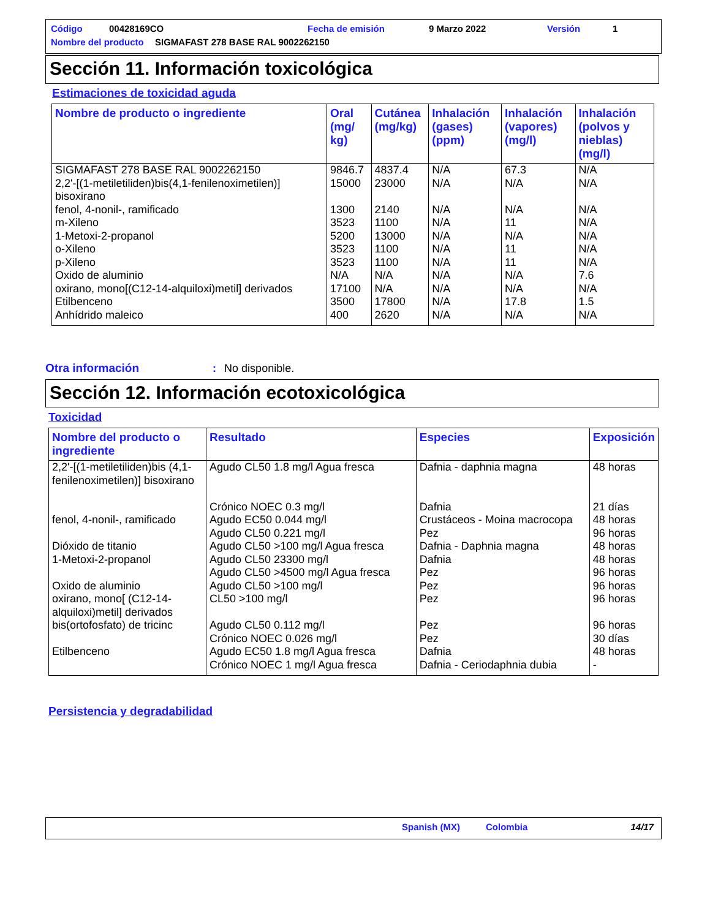Código 00428169CO Fecha de emisión 9 Marzo 2022 Versión 1
Nombre del producto
SIGMAFAST 278 BASE RAL 9002262150
Sección 11. Información toxicológica
Estimaciones de toxicidad aguda
| Nombre de producto o ingrediente | Oral (mg/ kg) | Cutánea (mg/kg) | Inhalación (gases) (ppm) | Inhalación (vapores) (mg/l) | Inhalación (polvos y nieblas) (mg/l) |
| --- | --- | --- | --- | --- | --- |
| SIGMAFAST 278 BASE RAL 9002262150 | 9846.7 | 4837.4 | N/A | 67.3 | N/A |
| 2,2'-[(1-metiletiliden)bis(4,1-fenilenoximetilen)] bisoxirano | 15000 | 23000 | N/A | N/A | N/A |
| fenol, 4-nonil-, ramificado | 1300 | 2140 | N/A | N/A | N/A |
| m-Xileno | 3523 | 1100 | N/A | 11 | N/A |
| 1-Metoxi-2-propanol | 5200 | 13000 | N/A | N/A | N/A |
| o-Xileno | 3523 | 1100 | N/A | 11 | N/A |
| p-Xileno | 3523 | 1100 | N/A | 11 | N/A |
| Oxido de aluminio | N/A | N/A | N/A | N/A | 7.6 |
| oxirano, mono[(C12-14-alquiloxi)metil] derivados | 17100 | N/A | N/A | N/A | N/A |
| Etilbenceno | 3500 | 17800 | N/A | 17.8 | 1.5 |
| Anhídrido maleico | 400 | 2620 | N/A | N/A | N/A |
Otra información: No disponible.
Sección 12. Información ecotoxicológica
Toxicidad
| Nombre del producto o ingrediente | Resultado | Especies | Exposición |
| --- | --- | --- | --- |
| 2,2'-[(1-metiletiliden)bis (4,1-fenilenoximetilen)] bisoxirano | Agudo CL50 1.8 mg/l Agua fresca Crónico NOEC 0.3 mg/l | Dafnia - daphnia magna Dafnia | 48 horas 21 días |
| fenol, 4-nonil-, ramificado | Agudo EC50 0.044 mg/l Agudo CL50 0.221 mg/l | Crustáceos - Moina macrocopa Pez | 48 horas 96 horas |
| Dióxido de titanio | Agudo CL50 >100 mg/l Agua fresca | Dafnia - Daphnia magna | 48 horas |
| 1-Metoxi-2-propanol | Agudo CL50 23300 mg/l Agudo CL50 >4500 mg/l Agua fresca | Dafnia Pez | 48 horas 96 horas |
| Oxido de aluminio | Agudo CL50 >100 mg/l | Pez | 96 horas |
| oxirano, mono[ (C12-14-alquiloxi)metil] derivados | CL50 >100 mg/l | Pez | 96 horas |
| bis(ortofosfato) de tricinc | Agudo CL50 0.112 mg/l Crónico NOEC 0.026 mg/l | Pez Pez | 96 horas 30 días |
| Etilbenceno | Agudo EC50 1.8 mg/l Agua fresca Crónico NOEC 1 mg/l Agua fresca | Dafnia Dafnia - Ceriodaphnia dubia | 48 horas - |
Persistencia y degradabilidad
Spanish (MX) Colombia 14/17